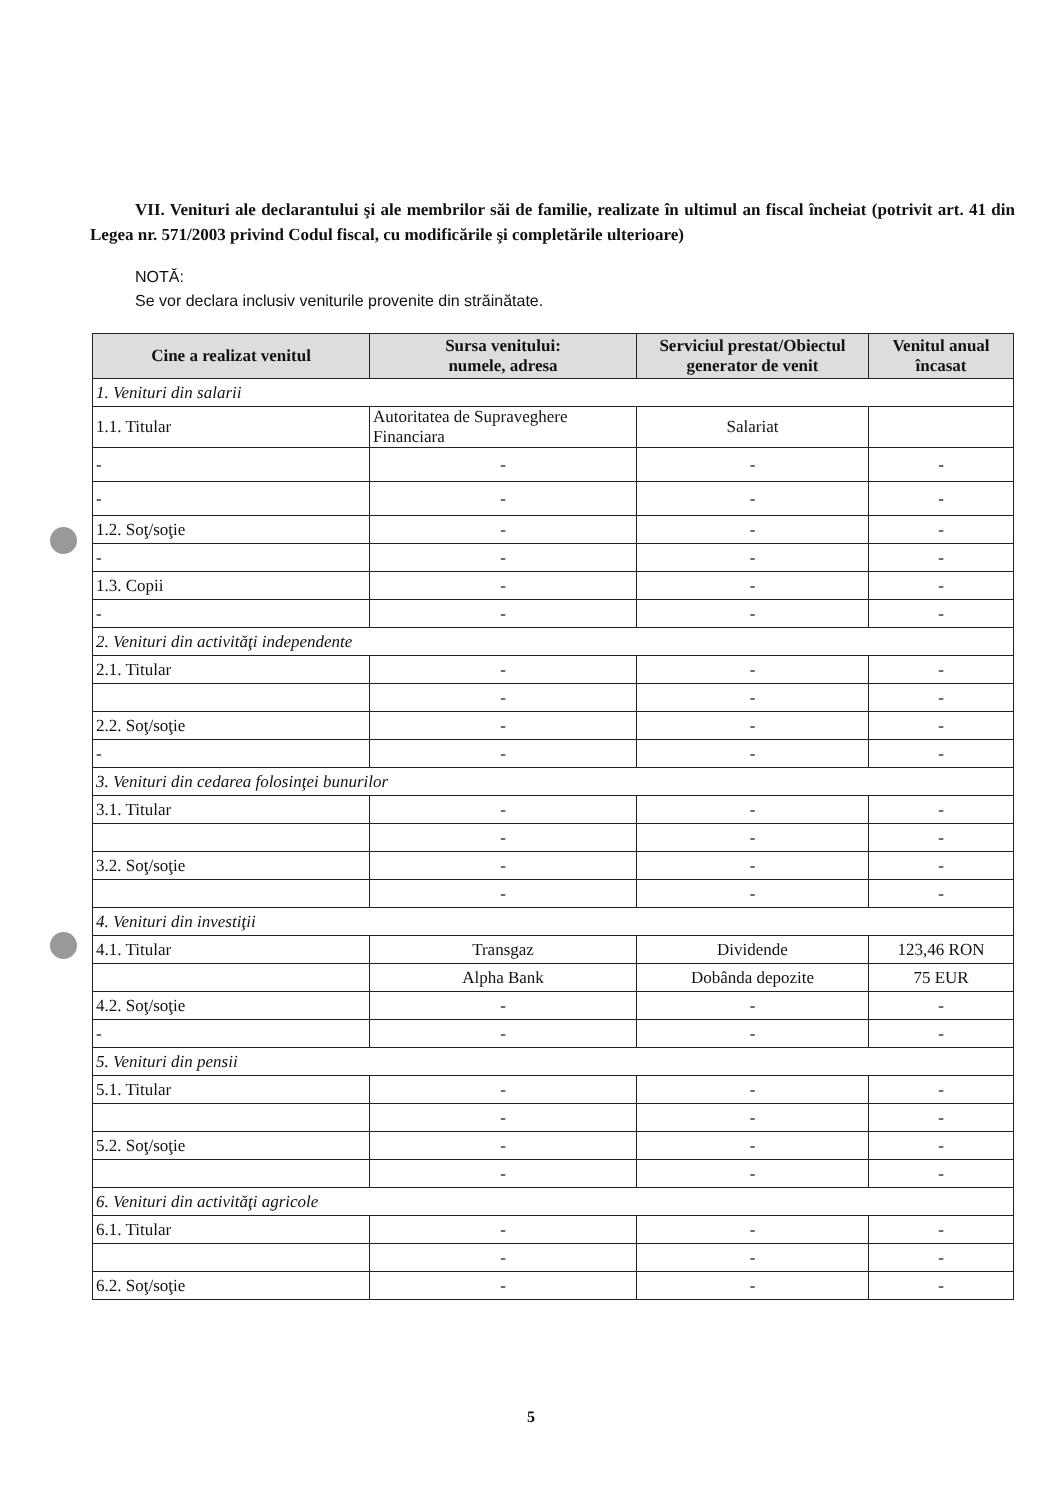VII. Venituri ale declarantului şi ale membrilor săi de familie, realizate în ultimul an fiscal încheiat (potrivit art. 41 din Legea nr. 571/2003 privind Codul fiscal, cu modificările şi completările ulterioare)
NOTĂ:
Se vor declara inclusiv veniturile provenite din străinătate.
| Cine a realizat venitul | Sursa venitului: numele, adresa | Serviciul prestat/Obiectul generator de venit | Venitul anual încasat |
| --- | --- | --- | --- |
| 1. Venituri din salarii | | | |
| 1.1. Titular | Autoritatea de Supraveghere Financiara | Salariat | |
| - | - | - | - |
| - | - | - | - |
| 1.2. Soţ/soţie | - | - | - |
| - | - | - | - |
| 1.3. Copii | - | - | - |
| - | - | - | - |
| 2. Venituri din activităţi independente | | | |
| 2.1. Titular | - | - | - |
| | - | - | - |
| 2.2. Soţ/soţie | - | - | - |
| - | - | - | - |
| 3. Venituri din cedarea folosinţei bunurilor | | | |
| 3.1. Titular | - | - | - |
| | - | - | - |
| 3.2. Soţ/soţie | - | - | - |
| | - | - | - |
| 4. Venituri din investiţii | | | |
| 4.1. Titular | Transgaz | Dividende | 123,46 RON |
| | Alpha Bank | Dobânda depozite | 75 EUR |
| 4.2. Soţ/soţie | - | - | - |
| - | - | - | - |
| 5. Venituri din pensii | | | |
| 5.1. Titular | - | - | - |
| | - | - | - |
| 5.2. Soţ/soţie | - | - | - |
| | - | - | - |
| 6. Venituri din activităţi agricole | | | |
| 6.1. Titular | - | - | - |
| | - | - | - |
| 6.2. Soţ/soţie | - | - | - |
5